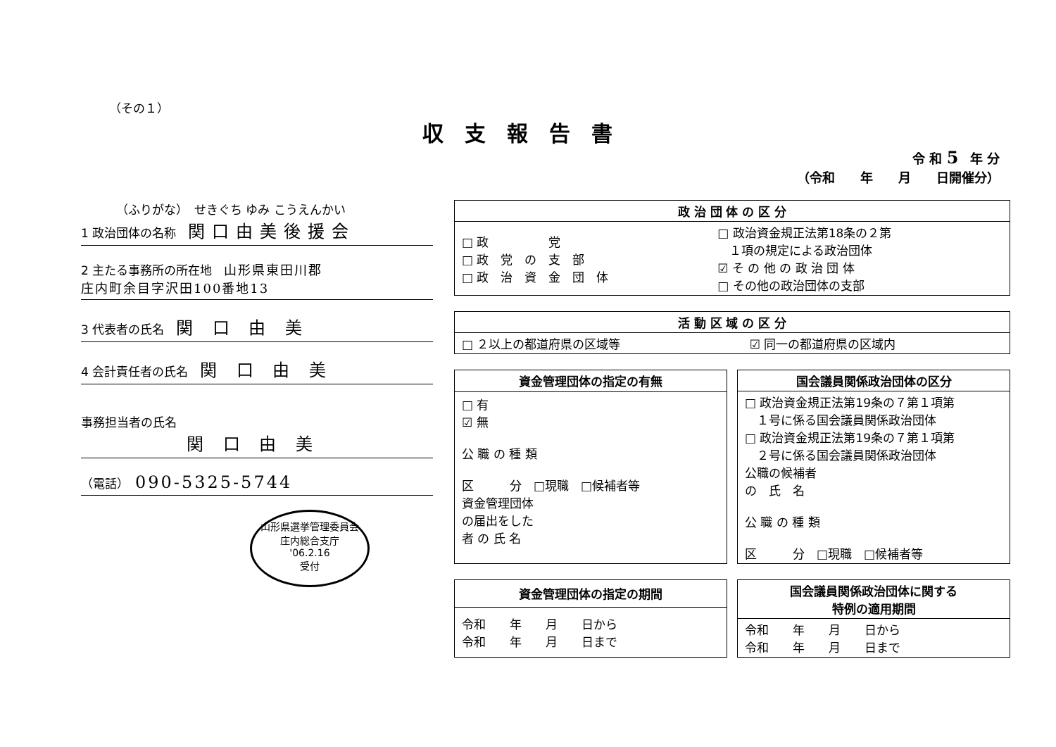（その１）
収支報告書
令 和 5 年 分
（令和　　年　　月　　日開催分）
（ふりがな）　せきぐち ゆみ こうえんかい
1 政治団体の名称　関口由美後援会
2 主たる事務所の所在地　山形県東田川郡
庄内町余目字沢田100番地13
3 代表者の氏名　関 口 由 美
4 会計責任者の氏名　関 口 由 美
事務担当者の氏名
関 口 由 美
（電話）　090-5325-5744
山形県選挙管理委員会
庄内総合支庁
'06.2.16
受付
| 政 治 団 体 の 区 分 | |
| --- | --- |
| □ 政 党 □ 政 党 の 支 部 □ 政 治 資 金 団 体 | □ 政治資金規正法第18条の２第 １項の規定による政治団体 ☑ そ の 他 の 政 治 団 体 □ その他の政治団体の支部 |
| 活 動 区 域 の 区 分 | |
| --- | --- |
| □ ２以上の都道府県の区域等 | ☑ 同一の都道府県の区域内 |
| 資金管理団体の指定の有無 |
| --- |
| □ 有 ☑ 無 公 職 の 種 類 区 分 □現職 □候補者等 資金管理団体 の届出をした 者 の 氏 名 |
| 国会議員関係政治団体の区分 |
| --- |
| □ 政治資金規正法第19条の７第１項第 １号に係る国会議員関係政治団体 □ 政治資金規正法第19条の７第１項第 ２号に係る国会議員関係政治団体 公職の候補者 の 氏 名 公 職 の 種 類 区 分 □現職 □候補者等 |
| 資金管理団体の指定の期間 |
| --- |
| 令和 年 月 日から 令和 年 月 日まで |
| 国会議員関係政治団体に関する 特例の適用期間 |
| --- |
| 令和 年 月 日から 令和 年 月 日まで |